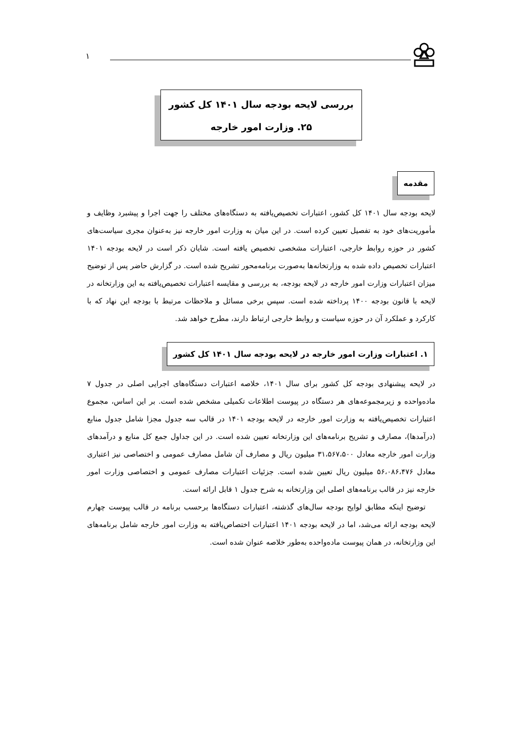۱
بررسی لایحه بودجه سال ۱۴۰۱ کل کشور
۲۵. وزارت امور خارجه
مقدمه
لایحه بودجه سال ۱۴۰۱ کل کشور، اعتبارات تخصیص‌یافته به دستگاه‌های مختلف را جهت اجرا و پیشبرد وظایف و مأموریت‌های خود به تفصیل تعیین کرده است. در این میان به وزارت امور خارجه نیز به‌عنوان مجری سیاست‌های کشور در حوزه روابط خارجی، اعتبارات مشخصی تخصیص یافته است. شایان ذکر است در لایحه بودجه ۱۴۰۱ اعتبارات تخصیص داده شده به وزارتخانه‌ها به‌صورت برنامه‌محور تشریح شده است. در گزارش حاضر پس از توضیح میزان اعتبارات وزارت امور خارجه در لایحه بودجه، به بررسی و مقایسه اعتبارات تخصیص‌یافته به این وزارتخانه در لایحه با قانون بودجه ۱۴۰۰ پرداخته شده است. سپس برخی مسائل و ملاحظات مرتبط با بودجه این نهاد که با کارکرد و عملکرد آن در حوزه سیاست و روابط خارجی ارتباط دارند، مطرح خواهد شد.
۱. اعتبارات وزارت امور خارجه در لایحه بودجه سال ۱۴۰۱ کل کشور
در لایحه پیشنهادی بودجه کل کشور برای سال ۱۴۰۱، خلاصه اعتبارات دستگاه‌های اجرایی اصلی در جدول ۷ ماده‌واحده و زیرمجموعه‌های هر دستگاه در پیوست اطلاعات تکمیلی مشخص شده است. بر این اساس، مجموع اعتبارات تخصیص‌یافته به وزارت امور خارجه در لایحه بودجه ۱۴۰۱ در قالب سه جدول مجزا شامل جدول منابع (درآمدها)، مصارف و تشریح برنامه‌های این وزارتخانه تعیین شده است. در این جداول جمع کل منابع و درآمدهای وزارت امور خارجه معادل ۳۱،۵۶۷،۵۰۰ میلیون ریال و مصارف آن شامل مصارف عمومی و اختصاصی نیز اعتباری معادل ۵۶،۰۸۶،۴۷۶ میلیون ریال تعیین شده است. جزئیات اعتبارات مصارف عمومی و اختصاصی وزارت امور خارجه نیز در قالب برنامه‌های اصلی این وزارتخانه به شرح جدول ۱ قابل ارائه است.
توضیح اینکه مطابق لوایح بودجه سال‌های گذشته، اعتبارات دستگاه‌ها برحسب برنامه در قالب پیوست چهارم لایحه بودجه ارائه می‌شد، اما در لایحه بودجه ۱۴۰۱ اعتبارات اختصاص‌یافته به وزارت امور خارجه شامل برنامه‌های این وزارتخانه، در همان پیوست ماده‌واحده به‌طور خلاصه عنوان شده است.